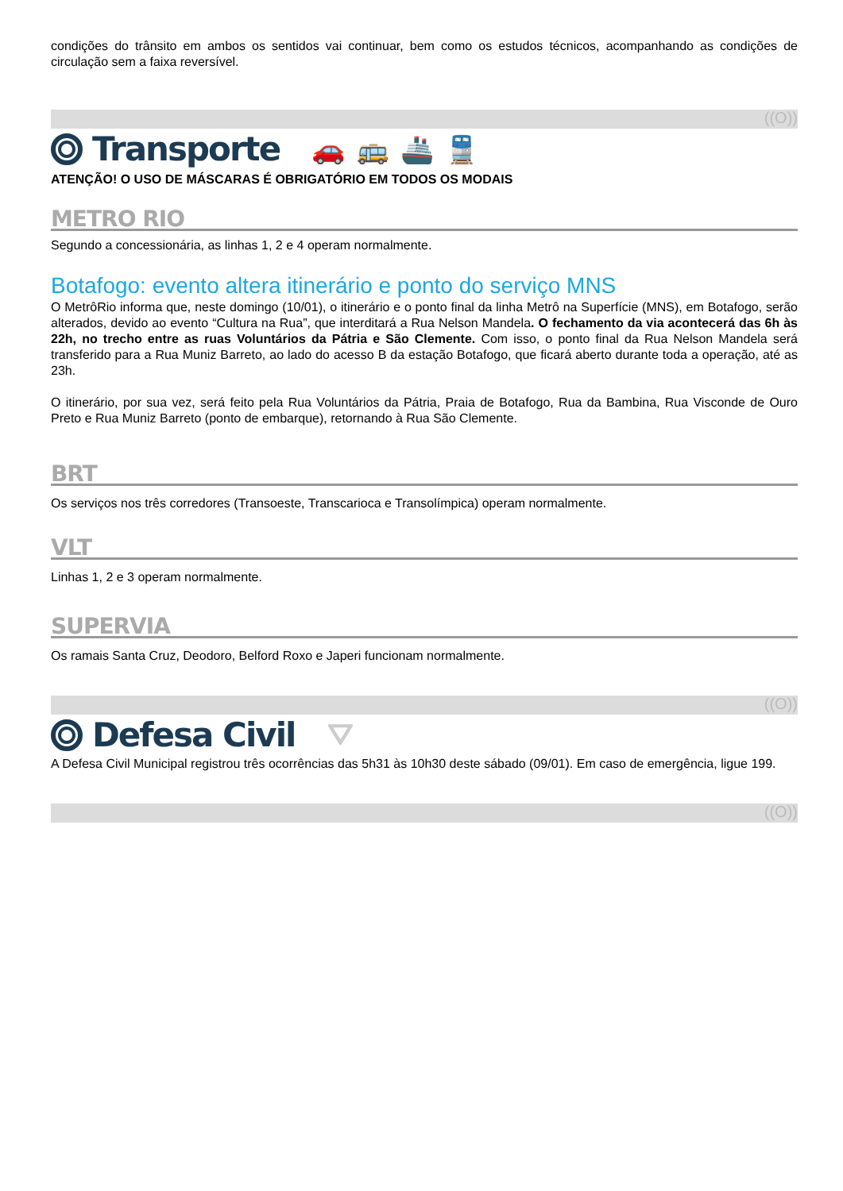condições do trânsito em ambos os sentidos vai continuar, bem como os estudos técnicos, acompanhando as condições de circulação sem a faixa reversível.
((O))
Transporte 🚗🚌🚢🚆
ATENÇÃO! O USO DE MÁSCARAS É OBRIGATÓRIO EM TODOS OS MODAIS
METRO RIO
Segundo a concessionária, as linhas 1, 2 e 4 operam normalmente.
Botafogo: evento altera itinerário e ponto do serviço MNS
O MetrôRio informa que, neste domingo (10/01), o itinerário e o ponto final da linha Metrô na Superfície (MNS), em Botafogo, serão alterados, devido ao evento “Cultura na Rua”, que interditará a Rua Nelson Mandela. O fechamento da via acontecerá das 6h às 22h, no trecho entre as ruas Voluntários da Pátria e São Clemente. Com isso, o ponto final da Rua Nelson Mandela será transferido para a Rua Muniz Barreto, ao lado do acesso B da estação Botafogo, que ficará aberto durante toda a operação, até as 23h.
O itinerário, por sua vez, será feito pela Rua Voluntários da Pátria, Praia de Botafogo, Rua da Bambina, Rua Visconde de Ouro Preto e Rua Muniz Barreto (ponto de embarque), retornando à Rua São Clemente.
BRT
Os serviços nos três corredores (Transoeste, Transcarioca e Transolímpica) operam normalmente.
VLT
Linhas 1, 2 e 3 operam normalmente.
SUPERVIA
Os ramais Santa Cruz, Deodoro, Belford Roxo e Japeri funcionam normalmente.
((O))
Defesa Civil ⛛
A Defesa Civil Municipal registrou três ocorrências das 5h31 às 10h30 deste sábado (09/01). Em caso de emergência, ligue 199.
((O))